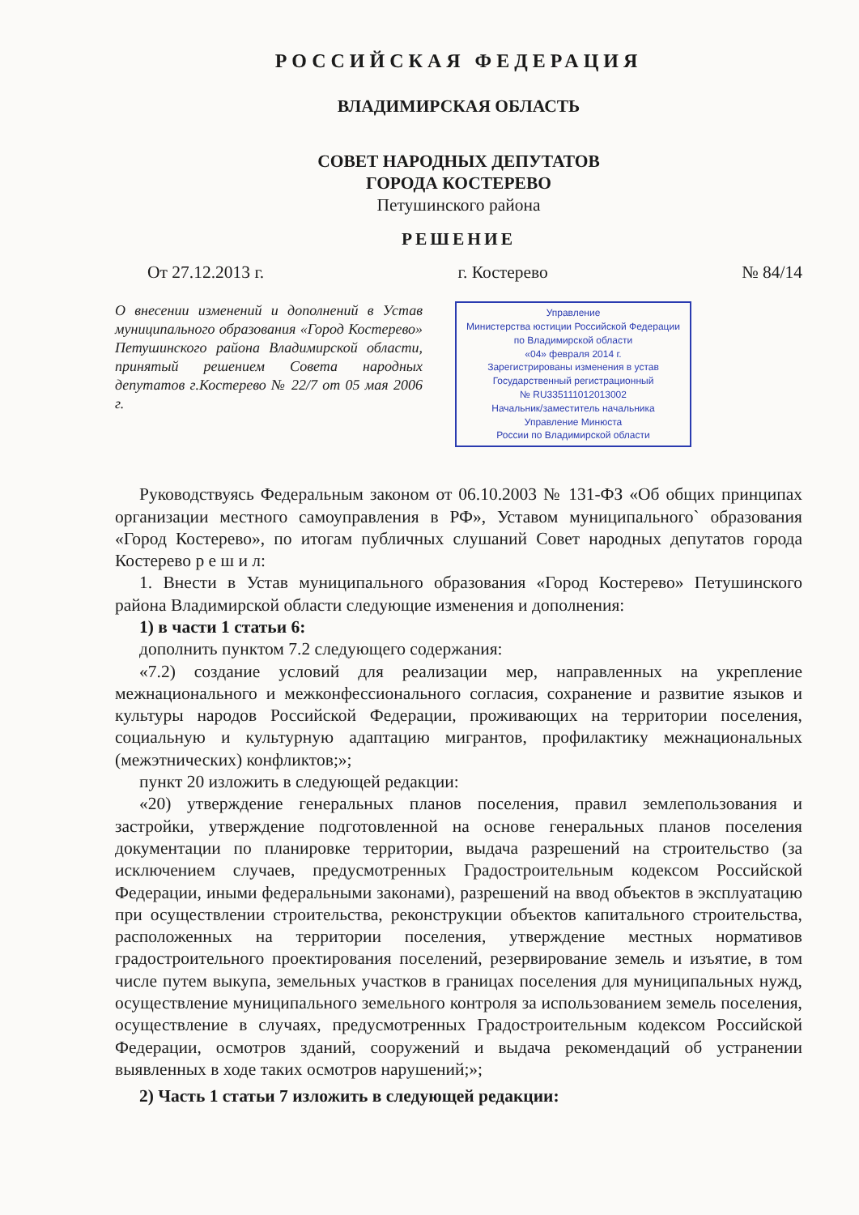РОССИЙСКАЯ ФЕДЕРАЦИЯ
ВЛАДИМИРСКАЯ ОБЛАСТЬ
СОВЕТ НАРОДНЫХ ДЕПУТАТОВ
ГОРОДА КОСТЕРЕВО
Петушинского района
РЕШЕНИЕ
От 27.12.2013 г. г. Костерево № 84/14
О внесении изменений и дополнений в Устав муниципального образования «Город Костерево» Петушинского района Владимирской области, принятый решением Совета народных депутатов г.Костерево № 22/7 от 05 мая 2006 г.
Управление
Министерства юстиции Российской Федерации
по Владимирской области
«04» февраля 2014 г.
Зарегистрированы изменения в устав
Государственный регистрационный
№ RU335111012013002
Начальник/заместитель начальника
Управление Минюста
России по Владимирской области
Руководствуясь Федеральным законом от 06.10.2003 № 131-ФЗ «Об общих принципах организации местного самоуправления в РФ», Уставом муниципального` образования «Город Костерево», по итогам публичных слушаний Совет народных депутатов города Костерево р е ш и л:
1. Внести в Устав муниципального образования «Город Костерево» Петушинского района Владимирской области следующие изменения и дополнения:
1) в части 1 статьи 6:
дополнить пунктом 7.2 следующего содержания:
«7.2) создание условий для реализации мер, направленных на укрепление межнационального и межконфессионального согласия, сохранение и развитие языков и культуры народов Российской Федерации, проживающих на территории поселения, социальную и культурную адаптацию мигрантов, профилактику межнациональных (межэтнических) конфликтов;»;
пункт 20 изложить в следующей редакции:
«20) утверждение генеральных планов поселения, правил землепользования и застройки, утверждение подготовленной на основе генеральных планов поселения документации по планировке территории, выдача разрешений на строительство (за исключением случаев, предусмотренных Градостроительным кодексом Российской Федерации, иными федеральными законами), разрешений на ввод объектов в эксплуатацию при осуществлении строительства, реконструкции объектов капитального строительства, расположенных на территории поселения, утверждение местных нормативов градостроительного проектирования поселений, резервирование земель и изъятие, в том числе путем выкупа, земельных участков в границах поселения для муниципальных нужд, осуществление муниципального земельного контроля за использованием земель поселения, осуществление в случаях, предусмотренных Градостроительным кодексом Российской Федерации, осмотров зданий, сооружений и выдача рекомендаций об устранении выявленных в ходе таких осмотров нарушений;»;
2) Часть 1 статьи 7 изложить в следующей редакции: